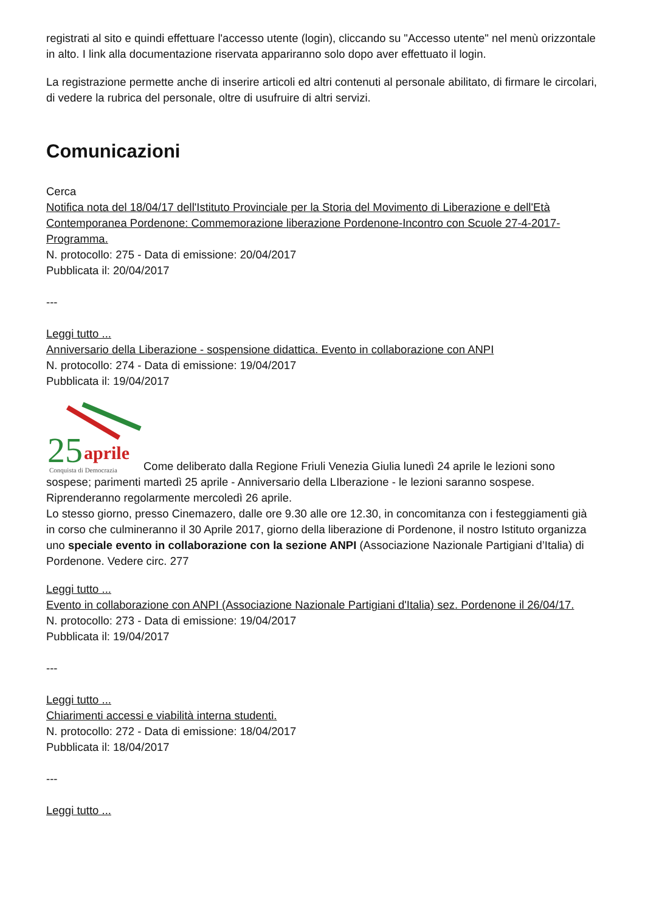registrati al sito e quindi effettuare l'accesso utente (login), cliccando su "Accesso utente" nel menù orizzontale in alto. I link alla documentazione riservata appariranno solo dopo aver effettuato il login.
La registrazione permette anche di inserire articoli ed altri contenuti al personale abilitato, di firmare le circolari, di vedere la rubrica del personale, oltre di usufruire di altri servizi.
Comunicazioni
Cerca
Notifica nota del 18/04/17 dell'Istituto Provinciale per la Storia del Movimento di Liberazione e dell'Età Contemporanea Pordenone: Commemorazione liberazione Pordenone-Incontro con Scuole 27-4-2017-Programma.
N. protocollo: 275 - Data di emissione: 20/04/2017
Pubblicata il: 20/04/2017
---
Leggi tutto ...
Anniversario della Liberazione - sospensione didattica. Evento in collaborazione con ANPI
N. protocollo: 274 - Data di emissione: 19/04/2017
Pubblicata il: 19/04/2017
25
aprile
Conquista di Democrazia
Come deliberato dalla Regione Friuli Venezia Giulia lunedì 24 aprile le lezioni sono sospese; parimenti martedì 25 aprile - Anniversario della LIberazione - le lezioni saranno sospese. Riprenderanno regolarmente mercoledì 26 aprile.
Lo stesso giorno, presso Cinemazero, dalle ore 9.30 alle ore 12.30, in concomitanza con i festeggiamenti già in corso che culmineranno il 30 Aprile 2017, giorno della liberazione di Pordenone, il nostro Istituto organizza uno speciale evento in collaborazione con la sezione ANPI (Associazione Nazionale Partigiani d’Italia) di Pordenone. Vedere circ. 277
Leggi tutto ...
Evento in collaborazione con ANPI (Associazione Nazionale Partigiani d'Italia) sez. Pordenone il 26/04/17.
N. protocollo: 273 - Data di emissione: 19/04/2017
Pubblicata il: 19/04/2017
---
Leggi tutto ...
Chiarimenti accessi e viabilità interna studenti.
N. protocollo: 272 - Data di emissione: 18/04/2017
Pubblicata il: 18/04/2017
---
Leggi tutto ...